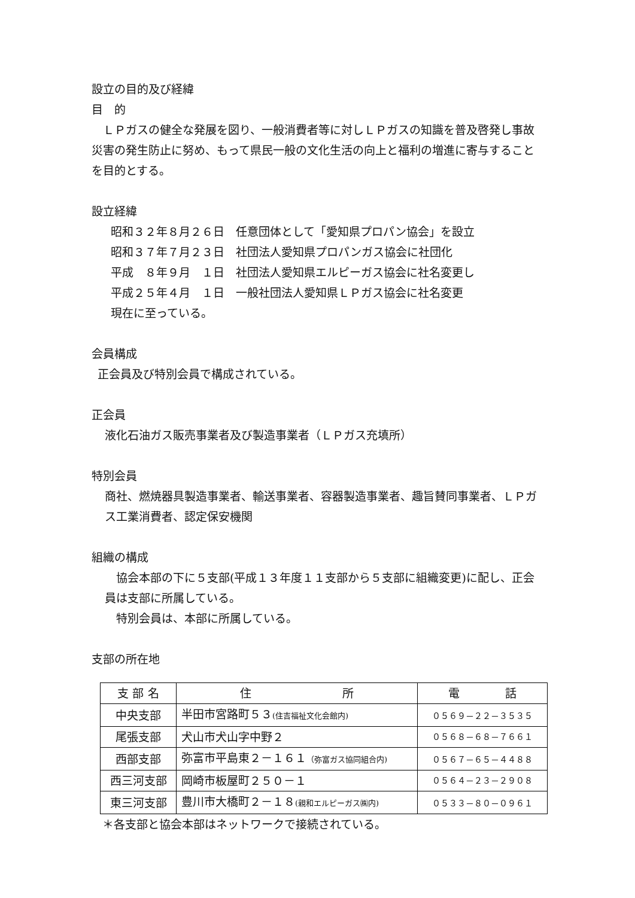設立の目的及び経緯
目　的
　ＬＰガスの健全な発展を図り、一般消費者等に対しＬＰガスの知識を普及啓発し事故災害の発生防止に努め、もって県民一般の文化生活の向上と福利の増進に寄与することを目的とする。
設立経緯
昭和３２年８月２６日　任意団体として「愛知県プロパン協会」を設立
昭和３７年７月２３日　社団法人愛知県プロパンガス協会に社団化
平成　８年９月　１日　社団法人愛知県エルピーガス協会に社名変更し
平成２５年４月　１日　一般社団法人愛知県ＬＰガス協会に社名変更
現在に至っている。
会員構成
正会員及び特別会員で構成されている。
正会員
液化石油ガス販売事業者及び製造事業者（ＬＰガス充填所）
特別会員
商社、燃焼器具製造事業者、輸送事業者、容器製造事業者、趣旨賛同事業者、ＬＰガス工業消費者、認定保安機関
組織の構成
　協会本部の下に５支部(平成１３年度１１支部から５支部に組織変更)に配し、正会員は支部に所属している。
　特別会員は、本部に所属している。
支部の所在地
| 支 部 名 | 住 所 | 電 話 |
| --- | --- | --- |
| 中央支部 | 半田市宮路町５３ (住吉福祉文化会館内) | ０５６９－２２－３５３５ |
| 尾張支部 | 犬山市犬山字中野２ | ０５６８－６８－７６６１ |
| 西部支部 | 弥富市平島東２－１６１ （弥富ガス協同組合内) | ０５６７－６５－４４８８ |
| 西三河支部 | 岡崎市板屋町２５０－１ | ０５６４－２３－２９０８ |
| 東三河支部 | 豊川市大橋町２－１８ (親和エルピーガス㈱内) | ０５３３－８０－０９６１ |
＊各支部と協会本部はネットワークで接続されている。